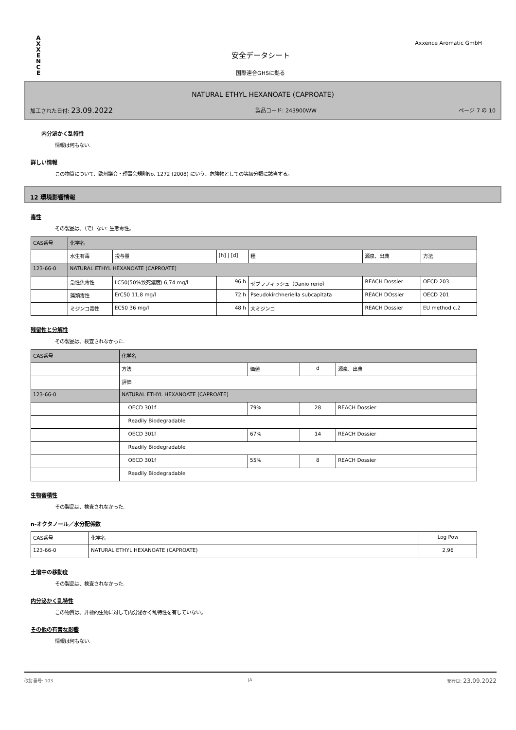A X X E N C E
Axxence Aromatic GmbH
安全データシート
国際連合GHSに拠る
NATURAL ETHYL HEXANOATE (CAPROATE)
加工された日付: 23.09.2022 製品コード: 243900WW ページ 7 の 10
内分泌かく乱特性
情報は何もない.
詳しい情報
この物質について、欧州議会・理事会規則No. 1272 (2008) にいう、危険物としての等級分類に該当する。
12 環境影響情報
毒性
その製品は、（で）ない: 生態毒性。
| CAS番号 | 化学名 | | | | | |
| --- | --- | --- | --- | --- | --- | --- |
| | 水生有毒 | 投与量 | [h] / [d] | 種 | 源泉、出典 | 方法 |
| 123-66-0 | NATURAL ETHYL HEXANOATE (CAPROATE) | | | | | |
| | 急性魚毒性 | LC50(50%致死濃度) 6,74 mg/l | 96 h | ゼブラフィッシュ（Danio rerio） | REACH Dossier | OECD 203 |
| | 藻類毒性 | ErC50 11,8 mg/l | 72 h | Pseudokirchneriella subcapitata | REACH DOssier | OECD 201 |
| | ミジンコ毒性 | EC50 36 mg/l | 48 h | 大ミジンコ | REACH Dossier | EU method c.2 |
残留性と分解性
その製品は、検査されなかった.
| CAS番号 | 化学名 | | | |
| --- | --- | --- | --- | --- |
| | 方法 | 価値 | d | 源泉、出典 |
| | 評価 | | | |
| 123-66-0 | NATURAL ETHYL HEXANOATE (CAPROATE) | | | |
| | OECD 301f | 79% | 28 | REACH Dossier |
| | Readily Biodegradable | | | |
| | OECD 301f | 67% | 14 | REACH Dossier |
| | Readily Biodegradable | | | |
| | OECD 301f | 55% | 8 | REACH Dossier |
| | Readily Biodegradable | | | |
生物蓄積性
その製品は、検査されなかった.
n-オクタノール／水分配係数
| CAS番号 | 化学名 | Log Pow |
| --- | --- | --- |
| 123-66-0 | NATURAL ETHYL HEXANOATE (CAPROATE) | 2,96 |
土壌中の移動度
その製品は、検査されなかった.
内分泌かく乱特性
この物質は、非標的生物に対して内分泌かく乱特性を有していない。
その他の有害な影響
情報は何もない.
改訂番号: 103 JA 発行日: 23.09.2022